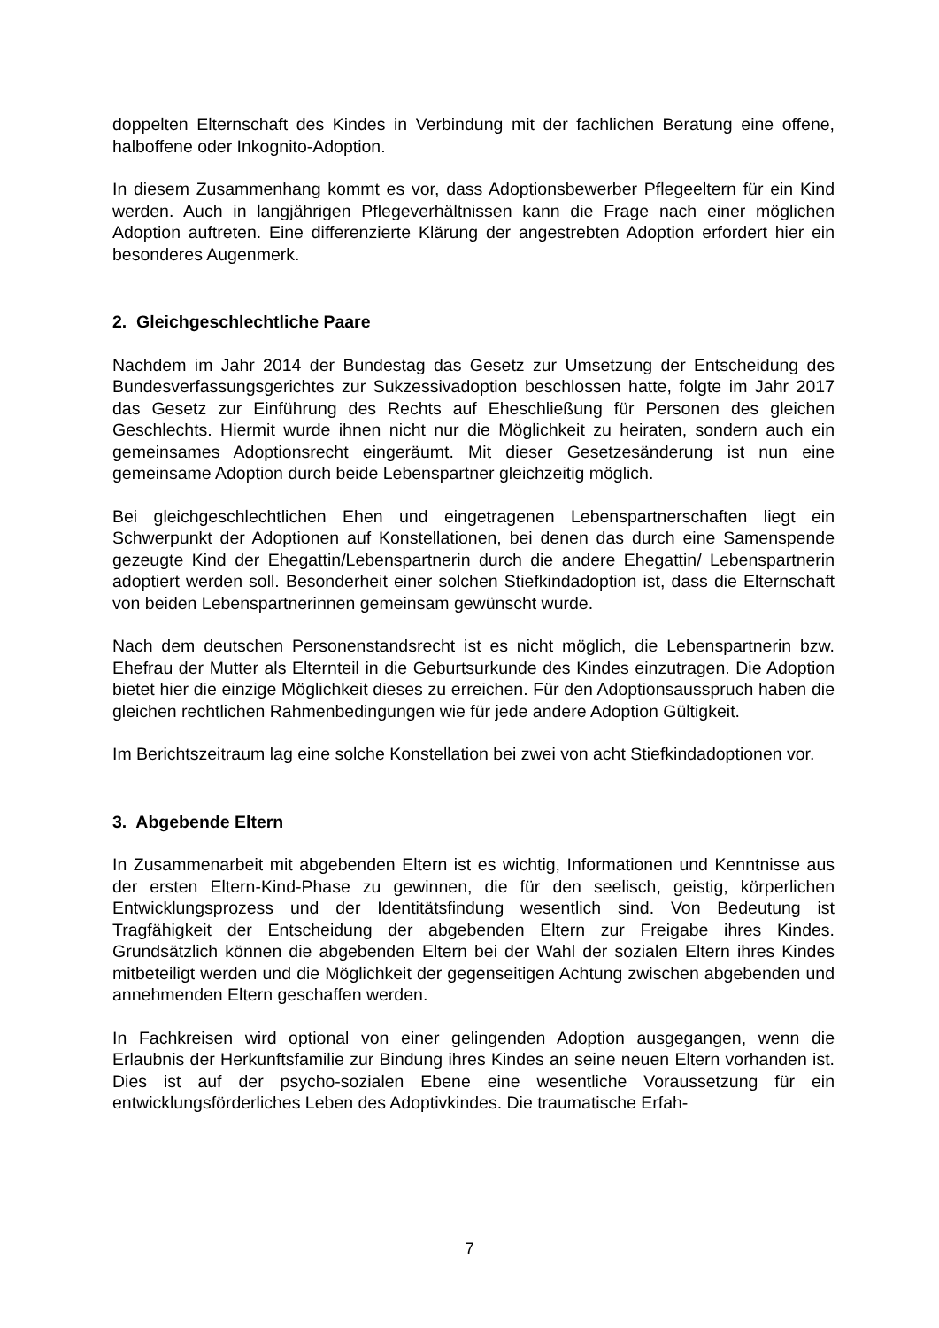doppelten Elternschaft des Kindes in Verbindung mit der fachlichen Beratung eine offene, halboffene oder Inkognito-Adoption.
In diesem Zusammenhang kommt es vor, dass Adoptionsbewerber Pflegeeltern für ein Kind werden. Auch in langjährigen Pflegeverhältnissen kann die Frage nach einer möglichen Adoption auftreten. Eine differenzierte Klärung der angestrebten Adoption erfordert hier ein besonderes Augenmerk.
2. Gleichgeschlechtliche Paare
Nachdem im Jahr 2014 der Bundestag das Gesetz zur Umsetzung der Entscheidung des Bundesverfassungsgerichtes zur Sukzessivadoption beschlossen hatte, folgte im Jahr 2017 das Gesetz zur Einführung des Rechts auf Eheschließung für Personen des gleichen Geschlechts. Hiermit wurde ihnen nicht nur die Möglichkeit zu heiraten, sondern auch ein gemeinsames Adoptionsrecht eingeräumt. Mit dieser Gesetzesän­derung ist nun eine gemeinsame Adoption durch beide Lebenspartner gleichzeitig möglich.
Bei gleichgeschlechtlichen Ehen und eingetragenen Lebenspartnerschaften liegt ein Schwerpunkt der Adoptionen auf Konstellationen, bei denen das durch eine Samen­spende gezeugte Kind der Ehegattin/Lebenspartnerin durch die andere Ehegattin/ Lebenspartnerin adoptiert werden soll. Besonderheit einer solchen Stiefkindadoption ist, dass die Elternschaft von beiden Lebenspartnerinnen gemeinsam gewünscht wurde.
Nach dem deutschen Personenstandsrecht ist es nicht möglich, die Lebenspartnerin bzw. Ehefrau der Mutter als Elternteil in die Geburtsurkunde des Kindes einzutragen. Die Adoption bietet hier die einzige Möglichkeit dieses zu erreichen. Für den Adopti­onsausspruch haben die gleichen rechtlichen Rahmenbedingungen wie für jede an­dere Adoption Gültigkeit.
Im Berichtszeitraum lag eine solche Konstellation bei zwei von acht Stiefkindadoptio­nen vor.
3. Abgebende Eltern
In Zusammenarbeit mit abgebenden Eltern ist es wichtig, Informationen und Kennt­nisse aus der ersten Eltern-Kind-Phase zu gewinnen, die für den seelisch, geistig, körperlichen Entwicklungsprozess und der Identitätsfindung wesentlich sind. Von Bedeutung ist Tragfähigkeit der Entscheidung der abgebenden Eltern zur Freigabe ihres Kindes. Grundsätzlich können die abgebenden Eltern bei der Wahl der sozialen Eltern ihres Kindes mitbeteiligt werden und die Möglichkeit der gegenseitigen Ach­tung zwischen abgebenden und annehmenden Eltern geschaffen werden.
In Fachkreisen wird optional von einer gelingenden Adoption ausgegangen, wenn die Erlaubnis der Herkunftsfamilie zur Bindung ihres Kindes an seine neuen Eltern vor­handen ist. Dies ist auf der psycho-sozialen Ebene eine wesentliche Voraussetzung für ein entwicklungsförderliches Leben des Adoptivkindes. Die traumatische Erfah-
7